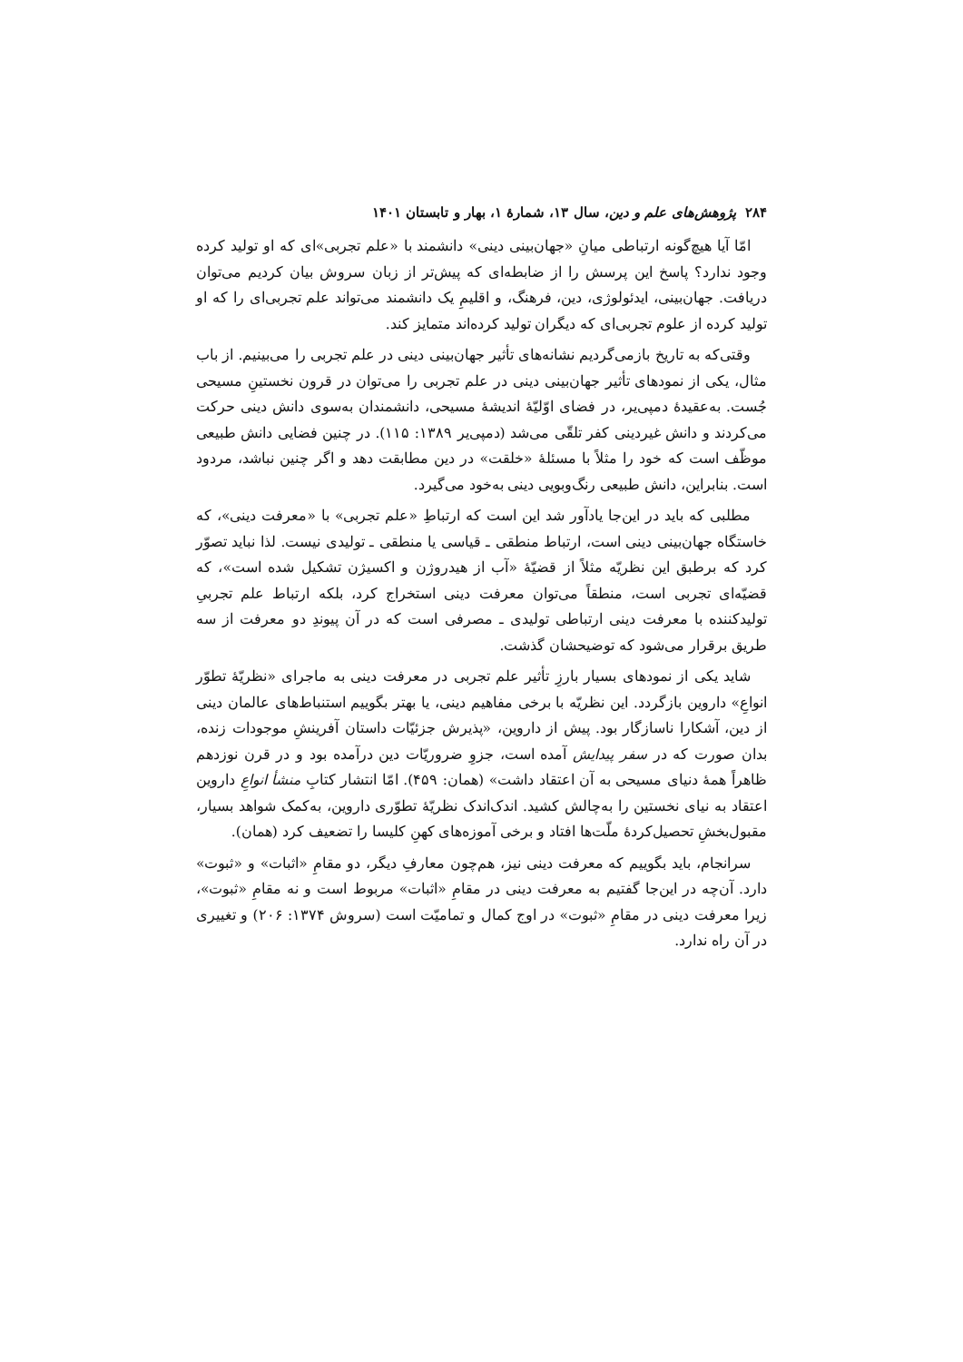۲۸۴ پژوهش‌های علم و دین، سال ۱۳، شمارهٔ ۱، بهار و تابستان ۱۴۰۱
امّا آیا هیچ‌گونه ارتباطی میانِ «جهان‌بینی دینی» دانشمند با «علم تجربی»ای که او تولید کرده وجود ندارد؟ پاسخ این پرسش را از ضابطه‌ای که پیش‌تر از زبان سروش بیان کردیم می‌توان دریافت. جهان‌بینی، ایدئولوژی، دین، فرهنگ، و اقلیمِ یک دانشمند می‌تواند علم تجربی‌ای را که او تولید کرده از علوم تجربی‌ای که دیگران تولید کرده‌اند متمایز کند.
وقتی‌که به تاریخ بازمی‌گردیم نشانه‌های تأثیر جهان‌بینی دینی در علم تجربی را می‌بینیم. از باب مثال، یکی از نمودهای تأثیر جهان‌بینی دینی در علم تجربی را می‌توان در قرون نخستینِ مسیحی جُست. به‌عقیدهٔ دمپی‌یر، در فضای اوّلیّهٔ اندیشهٔ مسیحی، دانشمندان به‌سوی دانش دینی حرکت می‌کردند و دانش غیردینی کفر تلقّی می‌شد (دمپی‌یر ۱۳۸۹: ۱۱۵). در چنین فضایی دانش طبیعی موظّف است که خود را مثلاً با مسئلهٔ «خلقت» در دین مطابقت دهد و اگر چنین نباشد، مردود است. بنابراین، دانش طبیعی رنگ‌وبویی دینی به‌خود می‌گیرد.
مطلبی که باید در این‌جا یادآور شد این است که ارتباطِ «علم تجربی» با «معرفت دینی»، که خاستگاه جهان‌بینی دینی است، ارتباط منطقی ـ قیاسی یا منطقی ـ تولیدی نیست. لذا نباید تصوّر کرد که برطبق این نظریّه مثلاً از قضیّهٔ «آب از هیدروژن و اکسیژن تشکیل شده است»، که قضیّه‌ای تجربی است، منطقاً می‌توان معرفت دینی استخراج کرد، بلکه ارتباط علم تجربیِ تولیدکننده با معرفت دینی ارتباطی تولیدی ـ مصرفی است که در آن پیوندِ دو معرفت از سه طریق برقرار می‌شود که توضیحشان گذشت.
شاید یکی از نمودهای بسیار بارزِ تأثیر علم تجربی در معرفت دینی به ماجرای «نظریّهٔ تطوّر انواعِ» داروین بازگردد. این نظریّه با برخی مفاهیم دینی، یا بهتر بگوییم استنباط‌های عالمان دینی از دین، آشکارا ناسازگار بود. پیش از داروین، «پذیرش جزئیّات داستان آفرینشِ موجودات زنده، بدان صورت که در سفر پیدایش آمده است، جزوِ ضروریّات دین درآمده بود و در قرن نوزدهم ظاهراً همهٔ دنیای مسیحی به آن اعتقاد داشت» (همان: ۴۵۹). امّا انتشار کتابِ منشأ انواعِ داروین اعتقاد به نیای نخستین را به‌چالش کشید. اندک‌اندک نظریّهٔ تطوّری داروین، به‌کمک شواهد بسیار، مقبول‌بخشِ تحصیل‌کردهٔ ملّت‌ها افتاد و برخی آموزه‌های کهنِ کلیسا را تضعیف کرد (همان).
سرانجام، باید بگوییم که معرفت دینی نیز، هم‌چون معارفِ دیگر، دو مقامِ «اثبات» و «ثبوت» دارد. آن‌چه در این‌جا گفتیم به معرفت دینی در مقامِ «اثبات» مربوط است و نه مقامِ «ثبوت»، زیرا معرفت دینی در مقامِ «ثبوت» در اوج کمال و تمامیّت است (سروش ۱۳۷۴: ۲۰۶) و تغییری در آن راه ندارد.